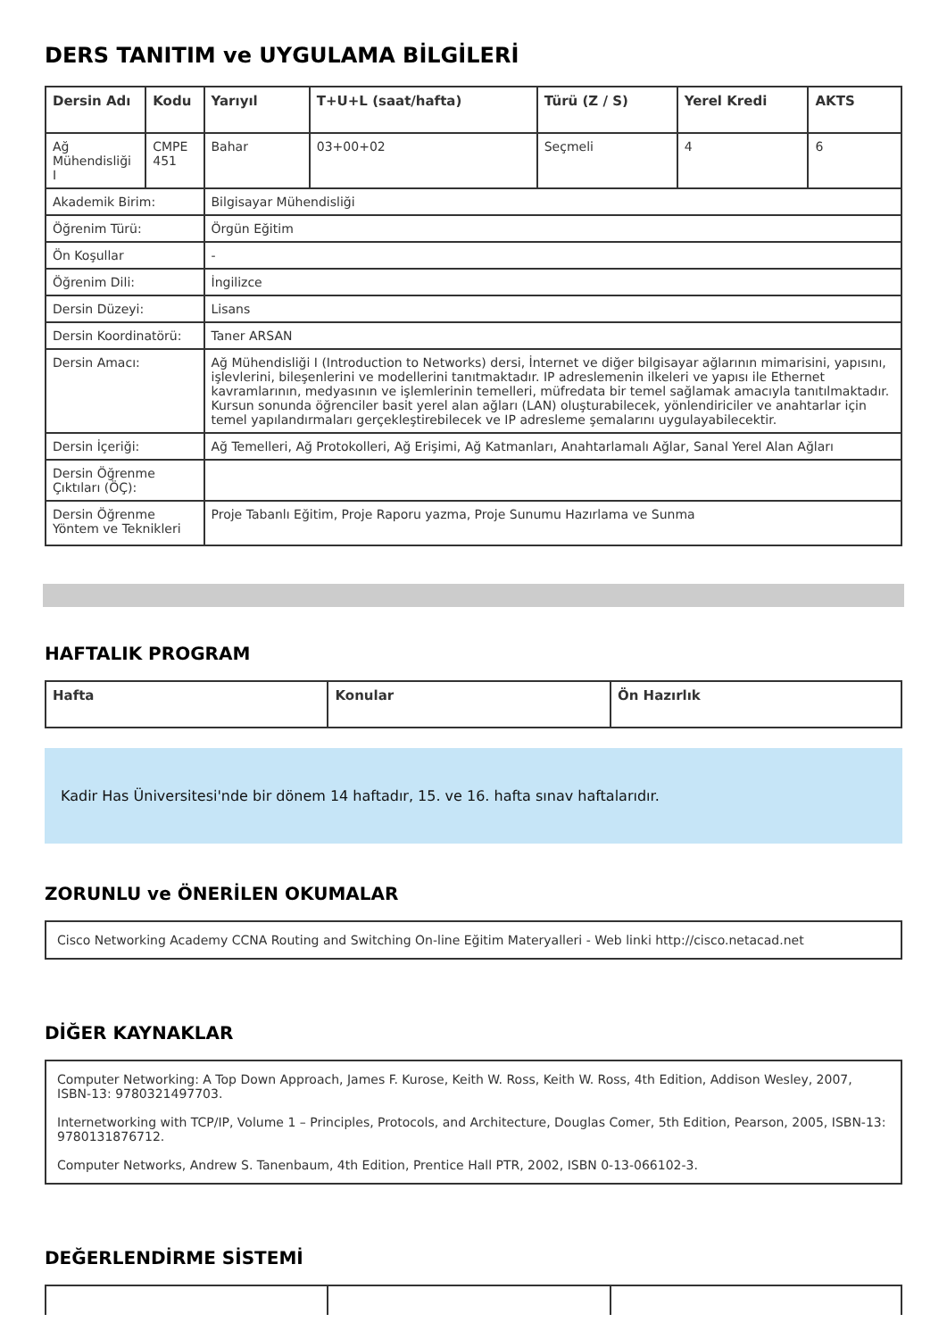DERS TANITIM ve UYGULAMA BİLGİLERİ
| Dersin Adı | Kodu | Yarıyıl | T+U+L (saat/hafta) | Türü (Z / S) | Yerel Kredi | AKTS |
| --- | --- | --- | --- | --- | --- | --- |
| Ağ Mühendisliği I | CMPE 451 | Bahar | 03+00+02 | Seçmeli | 4 | 6 |
| Akademik Birim: | | Bilgisayar Mühendisliği | | | | |
| Öğrenim Türü: | | Örgün Eğitim | | | | |
| Ön Koşullar | | - | | | | |
| Öğrenim Dili: | | İngilizce | | | | |
| Dersin Düzeyi: | | Lisans | | | | |
| Dersin Koordinatörü: | | Taner ARSAN | | | | |
| Dersin Amacı: | | Ağ Mühendisliği I (Introduction to Networks) dersi, İnternet ve diğer bilgisayar ağlarının mimarisini, yapısını, işlevlerini, bileşenlerini ve modellerini tanıtmaktadır. IP adreslemenin ilkeleri ve yapısı ile Ethernet kavramlarının, medyasının ve işlemlerinin temelleri, müfredata bir temel sağlamak amacıyla tanıtılmaktadır. Kursun sonunda öğrenciler basit yerel alan ağları (LAN) oluşturabilecek, yönlendiriciler ve anahtarlar için temel yapılandırmaları gerçekleştirebilecek ve IP adresleme şemalarını uygulayabilecektir. | | | | |
| Dersin İçeriği: | | Ağ Temelleri, Ağ Protokolleri, Ağ Erişimi, Ağ Katmanları, Anahtarlamalı Ağlar, Sanal Yerel Alan Ağları | | | | |
| Dersin Öğrenme Çıktıları (ÖÇ): | | | | | | |
| Dersin Öğrenme Yöntem ve Teknikleri | | Proje Tabanlı Eğitim, Proje Raporu yazma, Proje Sunumu Hazırlama ve Sunma | | | | |
HAFTALIK PROGRAM
| Hafta | Konular | Ön Hazırlık |
| --- | --- | --- |
Kadir Has Üniversitesi'nde bir dönem 14 haftadır, 15. ve 16. hafta sınav haftalarıdır.
ZORUNLU ve ÖNERİLEN OKUMALAR
Cisco Networking Academy CCNA Routing and Switching On-line Eğitim Materyalleri - Web linki http://cisco.netacad.net
DİĞER KAYNAKLAR
Computer Networking: A Top Down Approach, James F. Kurose, Keith W. Ross, Keith W. Ross, 4th Edition, Addison Wesley, 2007, ISBN-13: 9780321497703.
Internetworking with TCP/IP, Volume 1 – Principles, Protocols, and Architecture, Douglas Comer, 5th Edition, Pearson, 2005, ISBN-13: 9780131876712.
Computer Networks, Andrew S. Tanenbaum, 4th Edition, Prentice Hall PTR, 2002, ISBN 0-13-066102-3.
DEĞERLENDİRME SİSTEMİ